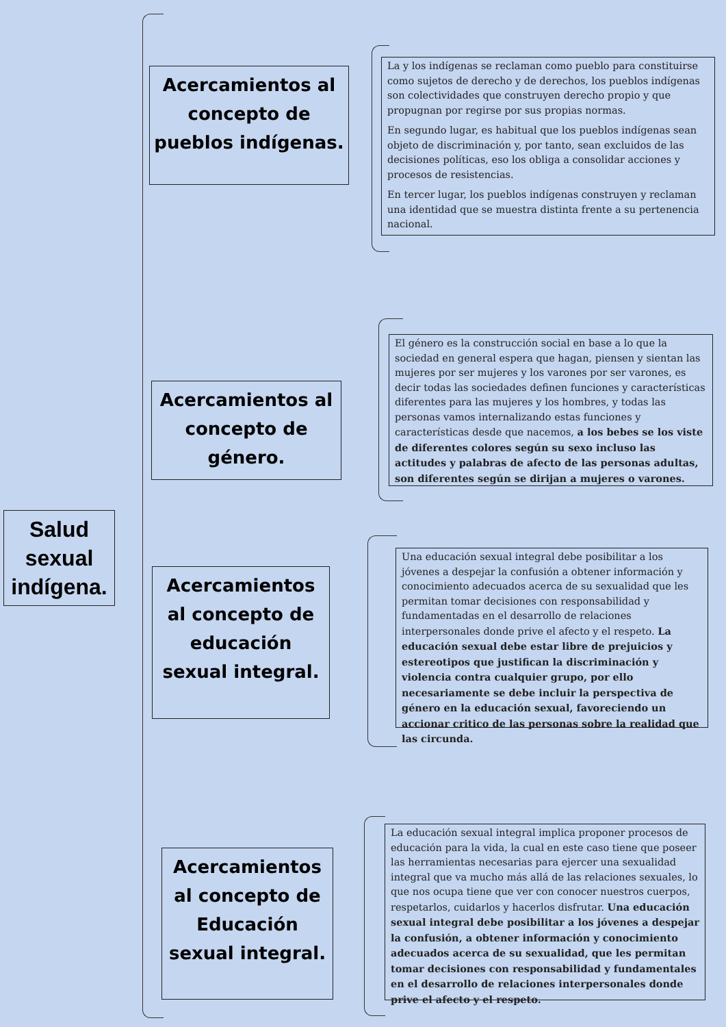Salud sexual indígena.
Acercamientos al concepto de pueblos indígenas.
La y los indígenas se reclaman como pueblo para constituirse como sujetos de derecho y de derechos, los pueblos indígenas son colectividades que construyen derecho propio y que propugnan por regirse por sus propias normas.
En segundo lugar, es habitual que los pueblos indígenas sean objeto de discriminación y, por tanto, sean excluidos de las decisiones políticas, eso los obliga a consolidar acciones y procesos de resistencias.
En tercer lugar, los pueblos indígenas construyen y reclaman una identidad que se muestra distinta frente a su pertenencia nacional.
Acercamientos al concepto de género.
El género es la construcción social en base a lo que la sociedad en general espera que hagan, piensen y sientan las mujeres por ser mujeres y los varones por ser varones, es decir todas las sociedades definen funciones y características diferentes para las mujeres y los hombres, y todas las personas vamos internalizando estas funciones y características desde que nacemos, a los bebes se los viste de diferentes colores según su sexo incluso las actitudes y palabras de afecto de las personas adultas, son diferentes según se dirijan a mujeres o varones.
Acercamientos al concepto de educación sexual integral.
Una educación sexual integral debe posibilitar a los jóvenes a despejar la confusión a obtener información y conocimiento adecuados acerca de su sexualidad que les permitan tomar decisiones con responsabilidad y fundamentadas en el desarrollo de relaciones interpersonales donde prive el afecto y el respeto. La educación sexual debe estar libre de prejuicios y estereotipos que justifican la discriminación y violencia contra cualquier grupo, por ello necesariamente se debe incluir la perspectiva de género en la educación sexual, favoreciendo un accionar critico de las personas sobre la realidad que las circunda.
Acercamientos al concepto de Educación sexual integral.
La educación sexual integral implica proponer procesos de educación para la vida, la cual en este caso tiene que poseer las herramientas necesarias para ejercer una sexualidad integral que va mucho más allá de las relaciones sexuales, lo que nos ocupa tiene que ver con conocer nuestros cuerpos, respetarlos, cuidarlos y hacerlos disfrutar. Una educación sexual integral debe posibilitar a los jóvenes a despejar la confusión, a obtener información y conocimiento adecuados acerca de su sexualidad, que les permitan tomar decisiones con responsabilidad y fundamentales en el desarrollo de relaciones interpersonales donde prive el afecto y el respeto.